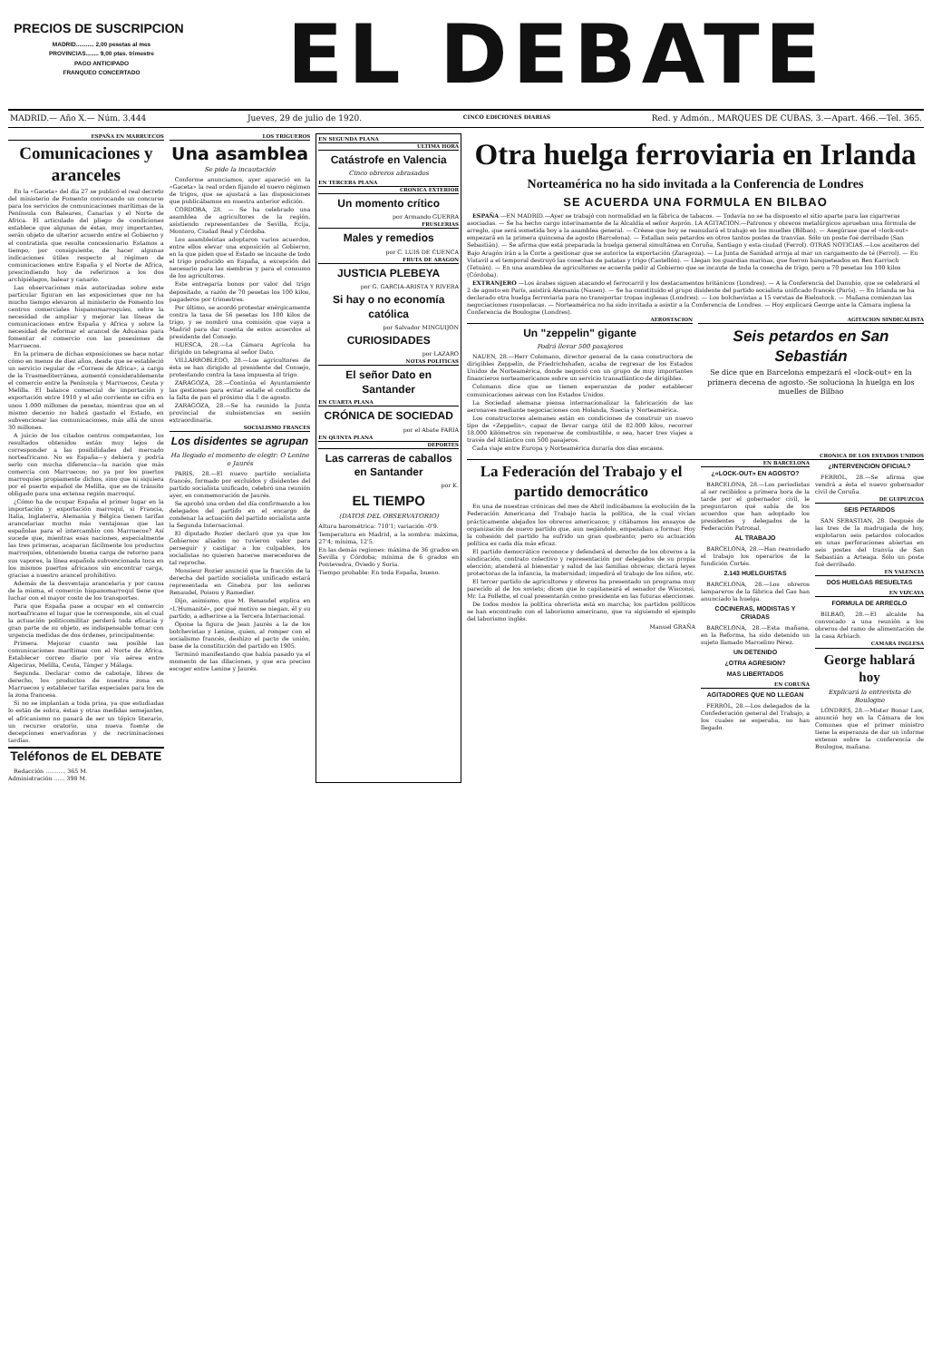PRECIOS DE SUSCRIPCION
MADRID........... 2,00 pesetas al mes
PROVINCIAS........ 9,00 ptas. trimestre
PAGO ANTICIPADO
FRANQUEO CONCERTADO
EL DEBATE
MADRID.— Año X.— Núm. 3.444 Jueves, 29 de julio de 1920. CINCO EDICIONES DIARIAS Red. y Admón., MARQUES DE CUBAS, 3.—Apart. 466.—Tel. 365.
ESPAÑA EN MARRUECOS
Comunicaciones y aranceles
En la «Gaceta» del día 27 se publicó el real decreto del ministerio de Fomento convocando un concurso para los servicios de comunicaciones marítimas de la Península con Baleares, Canarias y el Norte de Africa. El articulado del pliego de condiciones establece que algunas de éstas, muy importantes, serán objeto de ulterior acuerdo entre el Gobierno y el contratista que resulte concesionario. Estamos a tiempo, por consiguiente, de hacer algunas indicaciones útiles respecto al régimen de comunicaciones entre España y el Norte de Africa, prescindiendo hoy de referirnos a los dos archipiélagos, balear y canario.
Las observaciones más autorizadas sobre este particular figuran en las exposiciones que no ha mucho tiempo elevaron al ministerio de Fomento los centros comerciales hispanomarroquíes, sobre la necesidad de ampliar y mejorar las líneas de comunicaciones entre España y Africa y sobre la necesidad de reformar el arancel de Aduanas para fomentar el comercio con las posesiones de Marruecos.
En la primera de dichas exposiciones se hace notar cómo en menos de diez años, desde que se estableció un servicio regular de «Correos de Africa», a cargo de la Trasmediterránea, aumentó considerablemente el comercio entre la Península y Marruecos, Ceuta y Melilla. El balance comercial de importación y exportación entre 1910 y el año corriente se cifra en unos 1.000 millones de pesetas, mientras que en el mismo decenio no habrá gastado el Estado, en subvencionar las comunicaciones, más allá de unos 30 millones.
A juicio de los citados centros competentes, los resultados obtenidos están muy lejos de corresponder a las posibilidades del mercado norteafricano. No es España—y debiera y podría serlo con mucha diferencia—la nación que más comercia con Marruecos; no ya por los puertos marroquíes propiamente dichos, sino que ni siquiera por el puerto español de Melilla, que es de tránsito obligado para una extensa región marroquí.
¿Cómo ha de ocupar España el primer lugar en la importación y exportación marroquí, si Francia, Italia, Inglaterra, Alemania y Bélgica tienen tarifas arancelarias mucho más ventajosas que las españolas para el intercambio con Marruecos? Así sucede que, mientras esas naciones, especialmente las tres primeras, acaparan fácilmente los productos marroquíes, obteniendo buena carga de retorno para sus vapores, la línea española subvencionada toca en los mismos puertos africanos sin encontrar carga, gracias a nuestro arancel prohibitivo.
Además de la desventaja arancelaria y por causa de la misma, el comercio hispanomarroquí tiene que luchar con el mayor costo de los transportes.
Para que España pase a ocupar en el comercio norteafricano el lugar que le corresponde, sin el cual la actuación politicomilitar perderá toda eficacia y gran parte de su objeto, es indispensable tomar con urgencia medidas de dos órdenes, principalmente:
Primera. Mejorar cuanto sea posible las comunicaciones marítimas con el Norte de Africa. Establecer correo diario por vía aérea entre Algeciras, Melilla, Ceuta, Tánger y Málaga.
Segunda. Declarar como de cabotaje, libres de derecho, los productos de nuestra zona en Marruecos y establecer tarifas especiales para los de la zona francesa.
Si no se implantan a toda prisa, ya que estudiadas lo están de sobra, éstas y otras medidas semejantes, el africanismo no pasará de ser un tópico literario, un recurso oratorio, una nueva fuente de decepciones enervadoras y de recriminaciones tardías.
Teléfonos de EL DEBATE
Redacción ........... 365 M.
Administración ...... 398 M.
LOS TRIGUEROS
Una asamblea
Se pide la incautación
Conforme anunciamos, ayer apareció en la «Gaceta» la real orden fijando el nuevo régimen de trigos, que se ajustará a las disposiciones que publicábamos en nuestra anterior edición.
CORDOBA, 28. — Se ha celebrado una asamblea de agricultores de la región, asistiendo representantes de Sevilla, Ecija, Montoro, Ciudad Real y Córdoba.
Los asambleístas adoptaron varios acuerdos, entre ellos elevar una exposición al Gobierno, en la que piden que el Estado se incaute de todo el trigo producido en España, a excepción del necesario para las siembras y para el consumo de los agricultores.
Este entregaría bonos por valor del trigo depositado, a razón de 70 pesetas los 100 kilos, pagaderos por trimestres.
Por último, se acordó protestar enérgicamente contra la tasa de 56 pesetas los 100 kilos de trigo, y se nombró una comisión que vaya a Madrid para dar cuenta de estos acuerdos al presidente del Consejo.
HUESCA, 28.—La Cámara Agrícola ha dirigido un telegrama al señor Dato.
VILLARROBLEDO, 28.—Los agricultores de ésta se han dirigido al presidente del Consejo, protestando contra la tasa impuesta al trigo.
ZARAGOZA, 28.—Continúa el Ayuntamiento las gestiones para evitar estalle el conflicto de la falta de pan el próximo día 1 de agosto.
ZARAGOZA, 28.—Se ha reunido la Junta provincial de subsistencias en sesión extraordinaria.
SOCIALISMO FRANCES
Los disidentes se agrupan
Ha llegado el momento de elegir: O Lenine o Jaurés
PARIS, 28.—El nuevo partido socialista francés, formado por excluídos y disidentes del partido socialista unificado, celebró una reunión ayer, en conmemoración de Jaurés.
Se aprobó una orden del día confirmando a los delegados del partido en el encargo de condenar la actuación del partido socialista ante la Segunda Internacional.
El diputado Rozier declaró que ya que los Gobiernos aliados no tuvieron valor para perseguir y castigar a los culpables, los socialistas no quieren hacerse merecedores de tal reproche.
Monsieur Rozier anunció que la fracción de la derecha del partido socialista unificado estará representada en Ginebra por los señores Renaudel, Poisou y Ramedier.
Dijo, asimismo, que M. Renaudel explica en «L'Humanité», por qué motivo se niegan, él y su partido, a adherirse a la Tercera Internacional.
Opone la figura de Jean Jaurés a la de los bolchevistas y Lenine, quien, al romper con el socialismo francés, deshizo el pacto de unión, base de la constitución del partido en 1905.
Terminó manifestando que había pasado ya el momento de las dilaciones, y que era preciso escoger entre Lenine y Jaurés.
EN SEGUNDA PLANA
ULTIMA HORA
Catástrofe en Valencia
Cinco obreros abrasados
EN TERCERA PLANA
CRONICA EXTERIOR
Un momento crítico
por Armando GUERRA
FRUSLERIAS
Males y remedios
por C. LUIS DE CUENCA
FRUTA DE ARAGON
JUSTICIA PLEBEYA
por G. GARCIA-ARISTA Y RIVERA
Si hay o no economía católica
por Salvador MINGUIJON
CURIOSIDADES
por LAZARO
NOTAS POLITICAS
El señor Dato en Santander
EN CUARTA PLANA
CRÓNICA DE SOCIEDAD
por el Abate FARIA
EN QUINTA PLANA
DEPORTES
Las carreras de caballos en Santander
por K.
EL TIEMPO
(DATOS DEL OBSERVATORIO)
Altura barométrica: 710'1; variación -0'9.
Temperatura en Madrid, a la sombra: máxima, 27'4; mínima, 12'5.
En las demás regiones: máxima de 36 grados en Sevilla y Córdoba; mínima de 6 grados en Pontevedra, Oviedo y Soria.
Tiempo probable: En toda España, bueno.
Otra huelga ferroviaria en Irlanda
Norteamérica no ha sido invitada a la Conferencia de Londres
SE ACUERDA UNA FORMULA EN BILBAO
ESPAÑA —EN MADRID.—Ayer se trabajó con normalidad en la fábrica de tabacos. — Todavía no se ha dispuesto el sitio aparte para las cigarreras asociadas. — Se ha hecho cargo interinamente de la Alcaldía el señor Asprón. LA AGITACION.—Patronos y obreros metalúrgicos aprueban una fórmula de arreglo, que será sometida hoy a la asamblea general. — Créese que hoy se reanudará el trabajo en los muelles (Bilbao). — Asegúrase que el «lock-out» empezará en la primera quincena de agosto (Barcelona). — Estallan seis petardos en otros tantos postes de tranvías. Sólo un poste fué derribado (San Sebastián). — Se afirma que está preparada la huelga general simultánea en Coruña, Santiago y esta ciudad (Ferrol). OTRAS NOTICIAS.—Los aceiteros del Bajo Aragón irán a la Corte a gestionar que se autorice la exportación (Zaragoza). — La Junta de Sanidad arroja al mar un cargamento de té (Ferrol). — En Vistavil a el temporal destruyó las cosechas de patatas y trigo (Castellón). — Llegan los guardias marinas, que fueron banqueteados en Ben Karrisch (Tetuán). — En una asamblea de agricultores se acuerda pedir al Gobierno que se incaute de toda la cosecha de trigo, pero a 70 pesetas los 100 kilos (Córdoba).
EXTRANJERO —Los árabes siguen atacando el ferrocarril y los destacamentos británicos (Londres). — A la Conferencia del Danubio, que se celebrará el 2 de agosto en París, asistirá Alemania (Nauen). — Se ha constituído el grupo disidente del partido socialista unificado francés (París). — En Irlanda se ha declarado otra huelga ferroviaria para no transportar tropas inglesas (Londres). — Los bolchevistas a 15 verstas de Bielostock. — Mañana comienzan las negociaciones rusopolacas. — Norteamérica no ha sido invitada a asistir a la Conferencia de Londres. — Hoy explicará George ante la Cámara inglesa la Conferencia de Boulogne (Londres).
AEROSTACION
Un "zeppelin" gigante
Podrá llevar 500 pasajeros
NAUEN, 28.—Herr Colsmann, director general de la casa constructora de dirigibles Zeppelin, de Friedrichshafen, acaba de regresar de los Estados Unidos de Norteamérica, donde negoció con un grupo de muy importantes financieros norteamericanos sobre un servicio transatlántico de dirigibles.
Colsmann dice que se tienen esperanzas de poder establecer comunicaciones aéreas con los Estados Unidos.
La Sociedad alemana piensa internacionalizar la fabricación de las aeronaves mediante negociaciones con Holanda, Suecia y Norteamérica.
Los constructores alemanes están en condiciones de construir un nuevo tipo de «Zeppelin», capaz de llevar carga útil de 82.000 kilos, recorrer 18.000 kilómetros sin reponerse de combustible, o sea, hacer tres viajes a través del Atlántico con 500 pasajeros.
Cada viaje entre Europa y Norteamérica duraría dos días escasos.
AGITACION SINDICALISTA
Seis petardos en San Sebastián
Se dice que en Barcelona empezará el «lock-out» en la primera decena de agosto.-Se soluciona la huelga en los muelles de Bilbao
CRONICA DE LOS ESTADOS UNIDOS
La Federación del Trabajo y el partido democrático
En una de nuestras crónicas del mes de Abril indicábamos la evolución de la Federación Americana del Trabajo hacia la política, de la cual vivían prácticamente alejados los obreros americanos; y citábamos los ensayos de organización de nuevo partido que, aun negándolo, empezaban a formar. Hoy la cohesión del partido ha sufrido un gran quebranto; pero su actuación política es cada día más eficaz.
El partido democrático reconoce y defenderá el derecho de los obreros a la sindicación, contrato colectivo y representación por delegados de su propia elección; atenderá al bienestar y salud de las familias obreras; dictará leyes protectoras de la infancia, la maternidad; impedirá el trabajo de los niños, etc.
El tercer partido de agricultores y obreros ha presentado un programa muy parecido al de los soviets; dicen que lo capitaneará el senador de Wisconsi, Mr. La Follette, el cual presentarán como presidente en las futuras elecciones.
De todos modos la política obrerista está en marcha; los partidos políticos se han encontrado con el laborismo americano, que va siguiendo el ejemplo del laborismo inglés.
Manuel GRAÑA
EN BARCELONA
¿«LOCK-OUT» EN AGOSTO?
BARCELONA, 28.—Los periodistas al ser recibidos a primera hora de la tarde por el gobernador civil, le preguntaron qué sabía de los acuerdos que han adoptado los presidentes y delegados de la Federación Patronal.
AL TRABAJO
BARCELONA, 28.—Han reanudado el trabajo los operarios de la fundición Cortés.
2.143 HUELGUISTAS
BARCELONA, 28.—Los obreros lampareros de la fábrica del Gas han anunciado la huelga.
COCINERAS, MODISTAS Y CRIADAS
BARCELONA, 28.—Esta mañana, en la Reforma, ha sido detenido un sujeto llamado Marcelino Pérez.
UN DETENIDO
¿OTRA AGRESION?
MAS LIBERTADOS
EN CORUÑA
AGITADORES QUE NO LLEGAN
FERROL, 28.—Los delegados de la Confederación general del Trabajo, a los cuales se esperaba, no han llegado.
¿INTERVENCION OFICIAL?
FERROL, 28.—Se afirma que vendrá a ésta el nuevo gobernador civil de Coruña.
DE GUIPUZCOA
SEIS PETARDOS
SAN SEBASTIAN, 28. Después de las tres de la madrugada de hoy, explotaron seis petardos colocados en unas perforaciones abiertas en seis postes del tranvía de San Sebastián a Arteaga. Sólo un poste fué derribado.
EN VALENCIA
DOS HUELGAS RESUELTAS
EN VIZCAYA
FORMULA DE ARREGLO
BILBAO, 28.—El alcalde ha convocado a una reunión a los obreros del ramo de alimentación de la casa Arbiach.
CAMARA INGLESA
George hablará hoy
Explicará la entrevista de Boulogne
LONDRES, 28.—Mister Bonar Law, anunció hoy en la Cámara de los Comunes que el primer ministro tiene la esperanza de dar un informe extenso sobre la conferencia de Boulogne, mañana.